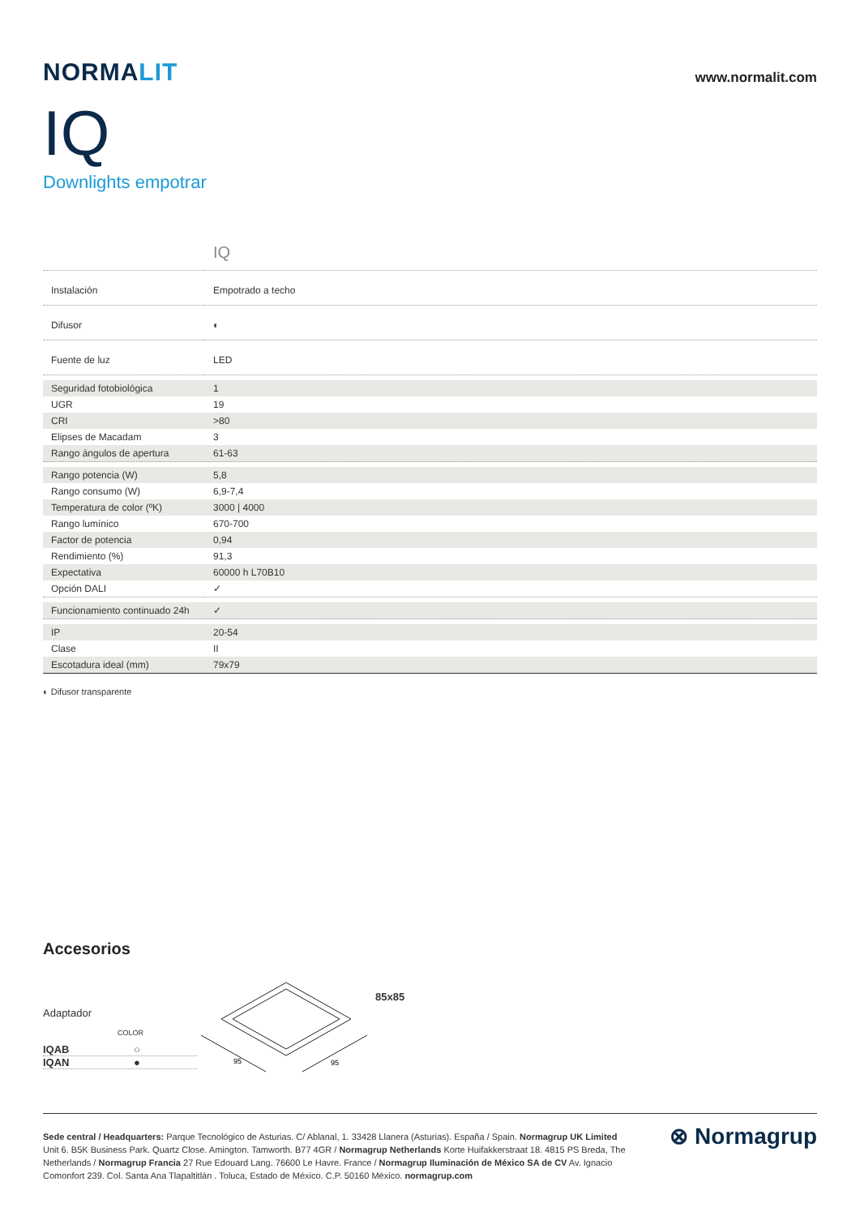NORMALIT
www.normalit.com
IQ
Downlights empotrar
IQ
| Instalación | Empotrado a techo |
| Difusor | ◐ |
| Fuente de luz | LED |
| Seguridad fotobiológica | 1 |
| UGR | 19 |
| CRI | >80 |
| Elipses de Macadam | 3 |
| Rango ángulos de apertura | 61-63 |
| Rango potencia (W) | 5,8 |
| Rango consumo (W) | 6,9-7,4 |
| Temperatura de color (ºK) | 3000 / 4000 |
| Rango lumínico | 670-700 |
| Factor de potencia | 0,94 |
| Rendimiento (%) | 91,3 |
| Expectativa | 60000 h L70B10 |
| Opción DALI | ✓ |
| Funcionamiento continuado 24h | ✓ |
| IP | 20-54 |
| Clase | II |
| Escotadura ideal (mm) | 79x79 |
◐ Difusor transparente
Accesorios
Adaptador
COLOR
IQAB ○
IQAN ●
95
95
85x85
Sede central / Headquarters: Parque Tecnológico de Asturias. C/ Ablanal, 1. 33428 Llanera (Asturias). España / Spain. Normagrup UK Limited Unit 6. B5K Business Park. Quartz Close. Amington. Tamworth. B77 4GR / Normagrup Netherlands Korte Huifakkerstraat 18. 4815 PS Breda, The Netherlands / Normagrup Francia 27 Rue Edouard Lang. 76600 Le Havre. France / Normagrup Iluminación de México SA de CV Av. Ignacio Comonfort 239. Col. Santa Ana Tlapaltitlán . Toluca, Estado de México. C.P. 50160 México. normagrup.com
⊗ Normagrup